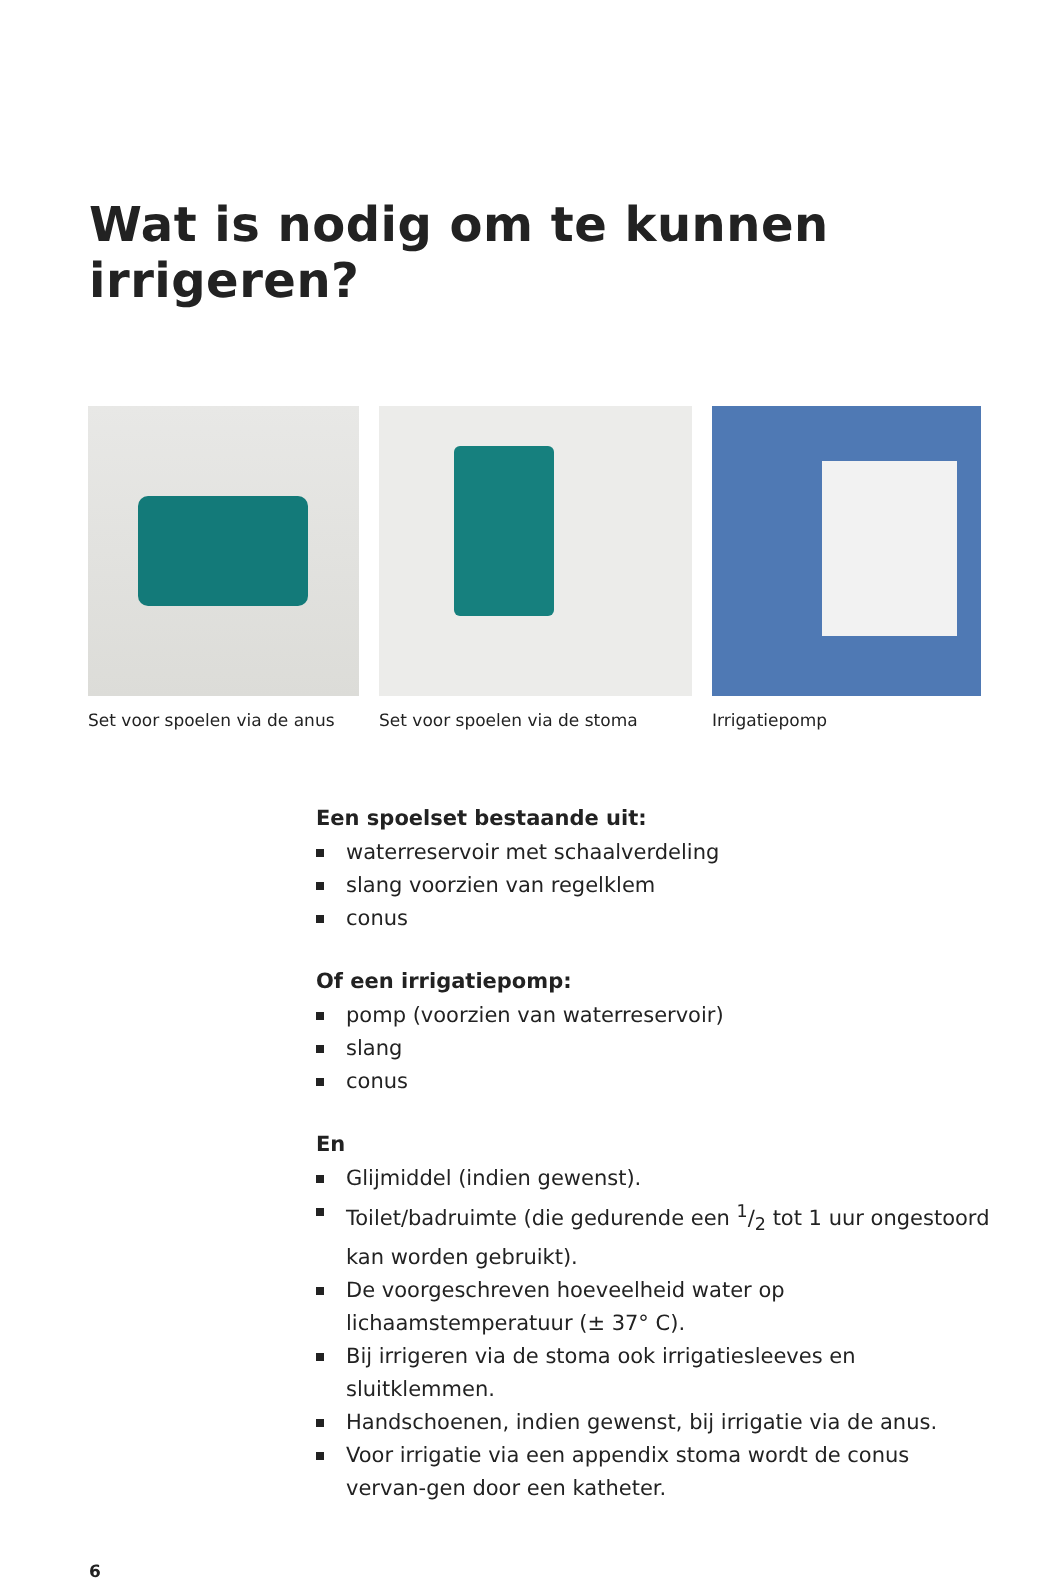Wat is nodig om te kunnen irrigeren?
Set voor spoelen via de anus Set voor spoelen via de stoma Irrigatiepomp
Een spoelset bestaande uit:
waterreservoir met schaalverdeling
slang voorzien van regelklem
conus
Of een irrigatiepomp:
pomp (voorzien van waterreservoir)
slang
conus
En
Glijmiddel (indien gewenst).
Toilet/badruimte (die gedurende een 1/2 tot 1 uur ongestoord kan worden gebruikt).
De voorgeschreven hoeveelheid water op lichaamstemperatuur (± 37° C).
Bij irrigeren via de stoma ook irrigatiesleeves en sluitklemmen.
Handschoenen, indien gewenst, bij irrigatie via de anus.
Voor irrigatie via een appendix stoma wordt de conus vervan-gen door een katheter.
6